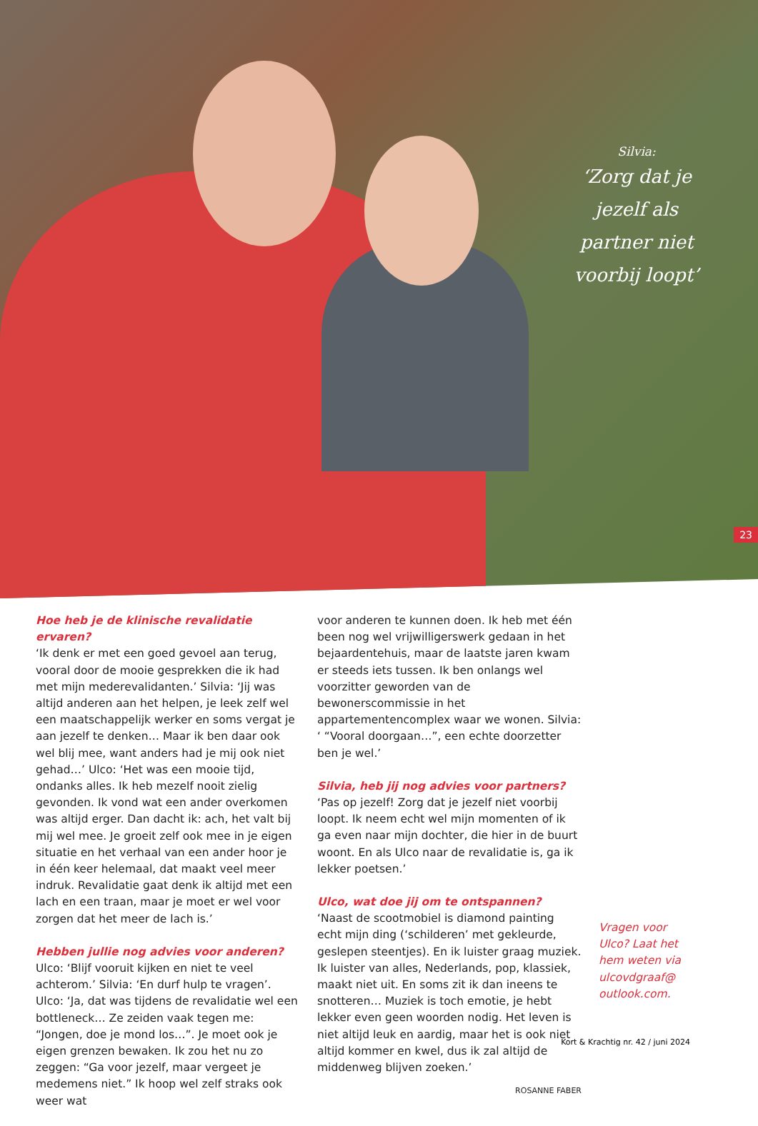Silvia:
‘Zorg dat je jezelf als partner niet voorbij loopt’
23
Hoe heb je de klinische revalidatie ervaren?
‘Ik denk er met een goed gevoel aan terug, vooral door de mooie gesprekken die ik had met mijn mederevalidanten.’ Silvia: ‘Jij was altijd anderen aan het helpen, je leek zelf wel een maatschappelijk werker en soms vergat je aan jezelf te denken… Maar ik ben daar ook wel blij mee, want anders had je mij ook niet gehad…’ Ulco: ‘Het was een mooie tijd, ondanks alles. Ik heb mezelf nooit zielig gevonden. Ik vond wat een ander overkomen was altijd erger. Dan dacht ik: ach, het valt bij mij wel mee. Je groeit zelf ook mee in je eigen situatie en het verhaal van een ander hoor je in één keer helemaal, dat maakt veel meer indruk. Revalidatie gaat denk ik altijd met een lach en een traan, maar je moet er wel voor zorgen dat het meer de lach is.’
Hebben jullie nog advies voor anderen?
Ulco: ‘Blijf vooruit kijken en niet te veel achterom.’ Silvia: ‘En durf hulp te vragen’. Ulco: ‘Ja, dat was tijdens de revalidatie wel een bottleneck… Ze zeiden vaak tegen me: “Jongen, doe je mond los…”. Je moet ook je eigen grenzen bewaken. Ik zou het nu zo zeggen: “Ga voor jezelf, maar vergeet je medemens niet.” Ik hoop wel zelf straks ook weer wat
voor anderen te kunnen doen. Ik heb met één been nog wel vrijwilligerswerk gedaan in het bejaardentehuis, maar de laatste jaren kwam er steeds iets tussen. Ik ben onlangs wel voorzitter geworden van de bewonerscommissie in het appartementencomplex waar we wonen. Silvia: ‘ “Vooral doorgaan…”, een echte doorzetter ben je wel.’
Silvia, heb jij nog advies voor partners?
‘Pas op jezelf! Zorg dat je jezelf niet voorbij loopt. Ik neem echt wel mijn momenten of ik ga even naar mijn dochter, die hier in de buurt woont. En als Ulco naar de revalidatie is, ga ik lekker poetsen.’
Ulco, wat doe jij om te ontspannen?
‘Naast de scootmobiel is diamond painting echt mijn ding (‘schilderen’ met gekleurde, geslepen steentjes). En ik luister graag muziek. Ik luister van alles, Nederlands, pop, klassiek, maakt niet uit. En soms zit ik dan ineens te snotteren… Muziek is toch emotie, je hebt lekker even geen woorden nodig. Het leven is niet altijd leuk en aardig, maar het is ook niet altijd kommer en kwel, dus ik zal altijd de middenweg blijven zoeken.’
ROSANNE FABER
Vragen voor Ulco? Laat het hem weten via ulcovdgraaf@ outlook.com.
Kort & Krachtig nr. 42 / juni 2024